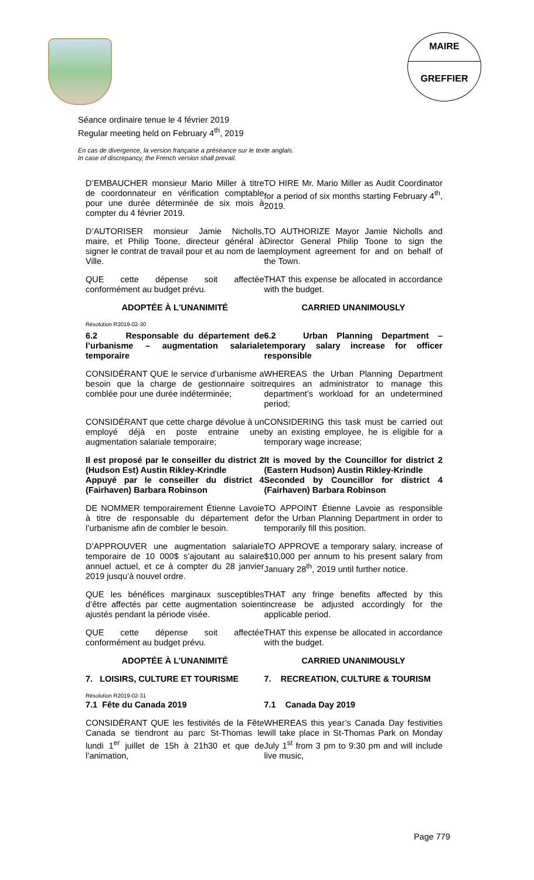MAIRE
GREFFIER
Séance ordinaire tenue le 4 février 2019
Regular meeting held on February 4<sup>th</sup>, 2019
En cas de divergence, la version française a préséance sur le texte anglais.
In case of discrepancy, the French version shall prevail.
D’EMBAUCHER monsieur Mario Miller à titre de coordonnateur en vérification comptable pour une durée déterminée de six mois à compter du 4 février 2019.
TO HIRE Mr. Mario Miller as Audit Coordinator for a period of six months starting February 4<sup>th</sup>, 2019.
D’AUTORISER monsieur Jamie Nicholls, maire, et Philip Toone, directeur général à signer le contrat de travail pour et au nom de la Ville.
TO AUTHORIZE Mayor Jamie Nicholls and Director General Philip Toone to sign the employment agreement for and on behalf of the Town.
QUE cette dépense soit affectée conformément au budget prévu.
THAT this expense be allocated in accordance with the budget.
ADOPTÉE À L'UNANIMITÉ CARRIED UNANIMOUSLY
Résolution R2019-02-30
6.2 Responsable du département de l’urbanisme – augmentation salariale temporaire
6.2 Urban Planning Department – temporary salary increase for officer responsible
CONSIDÉRANT QUE le service d’urbanisme a besoin que la charge de gestionnaire soit comblée pour une durée indéterminée;
WHEREAS the Urban Planning Department requires an administrator to manage this department’s workload for an undetermined period;
CONSIDÉRANT que cette charge dévolue à un employé déjà en poste entraine une augmentation salariale temporaire;
CONSIDERING this task must be carried out by an existing employee, he is eligible for a temporary wage increase;
Il est proposé par le conseiller du district 2 (Hudson Est) Austin Rikley-Krindle
Appuyé par le conseiller du district 4 (Fairhaven) Barbara Robinson
It is moved by the Councillor for district 2 (Eastern Hudson) Austin Rikley-Krindle
Seconded by Councillor for district 4 (Fairhaven) Barbara Robinson
DE NOMMER temporairement Étienne Lavoie à titre de responsable du département de l’urbanisme afin de combler le besoin.
TO APPOINT Étienne Lavoie as responsible for the Urban Planning Department in order to temporarily fill this position.
D’APPROUVER une augmentation salariale temporaire de 10 000$ s’ajoutant au salaire annuel actuel, et ce à compter du 28 janvier 2019 jusqu’à nouvel ordre.
TO APPROVE a temporary salary, increase of $10,000 per annum to his present salary from January 28<sup>th</sup>, 2019 until further notice.
QUE les bénéfices marginaux susceptibles d’être affectés par cette augmentation soient ajustés pendant la période visée.
THAT any fringe benefits affected by this increase be adjusted accordingly for the applicable period.
QUE cette dépense soit affectée conformément au budget prévu.
THAT this expense be allocated in accordance with the budget.
ADOPTÉE À L’UNANIMITÉ CARRIED UNANIMOUSLY
7. LOISIRS, CULTURE ET TOURISME 7. RECREATION, CULTURE & TOURISM
Résolution R2019-02-31
7.1 Fête du Canada 2019 7.1 Canada Day 2019
CONSIDÉRANT QUE les festivités de la Fête Canada se tiendront au parc St-Thomas le lundi 1<sup>er</sup> juillet de 15h à 21h30 et que de l’animation,
WHEREAS this year’s Canada Day festivities will take place in St-Thomas Park on Monday July 1<sup>st</sup> from 3 pm to 9:30 pm and will include live music,
Page 779